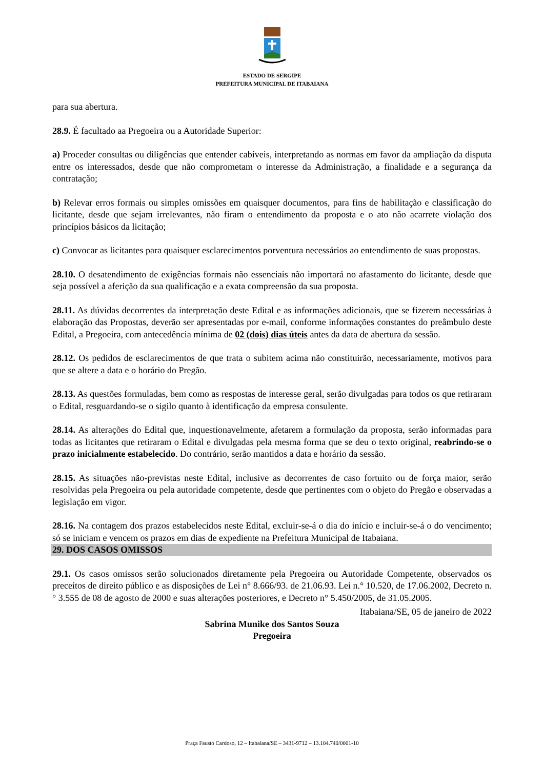ESTADO DE SERGIPE
PREFEITURA MUNICIPAL DE ITABAIANA
para sua abertura.
28.9. É facultado aa Pregoeira ou a Autoridade Superior:
a) Proceder consultas ou diligências que entender cabíveis, interpretando as normas em favor da ampliação da disputa entre os interessados, desde que não comprometam o interesse da Administração, a finalidade e a segurança da contratação;
b) Relevar erros formais ou simples omissões em quaisquer documentos, para fins de habilitação e classificação do licitante, desde que sejam irrelevantes, não firam o entendimento da proposta e o ato não acarrete violação dos princípios básicos da licitação;
c) Convocar as licitantes para quaisquer esclarecimentos porventura necessários ao entendimento de suas propostas.
28.10. O desatendimento de exigências formais não essenciais não importará no afastamento do licitante, desde que seja possível a aferição da sua qualificação e a exata compreensão da sua proposta.
28.11. As dúvidas decorrentes da interpretação deste Edital e as informações adicionais, que se fizerem necessárias à elaboração das Propostas, deverão ser apresentadas por e-mail, conforme informações constantes do preâmbulo deste Edital, a Pregoeira, com antecedência mínima de 02 (dois) dias úteis antes da data de abertura da sessão.
28.12. Os pedidos de esclarecimentos de que trata o subitem acima não constituirão, necessariamente, motivos para que se altere a data e o horário do Pregão.
28.13. As questões formuladas, bem como as respostas de interesse geral, serão divulgadas para todos os que retiraram o Edital, resguardando-se o sigilo quanto à identificação da empresa consulente.
28.14. As alterações do Edital que, inquestionavelmente, afetarem a formulação da proposta, serão informadas para todas as licitantes que retiraram o Edital e divulgadas pela mesma forma que se deu o texto original, reabrindo-se o prazo inicialmente estabelecido. Do contrário, serão mantidos a data e horário da sessão.
28.15. As situações não-previstas neste Edital, inclusive as decorrentes de caso fortuito ou de força maior, serão resolvidas pela Pregoeira ou pela autoridade competente, desde que pertinentes com o objeto do Pregão e observadas a legislação em vigor.
28.16. Na contagem dos prazos estabelecidos neste Edital, excluir-se-á o dia do início e incluir-se-á o do vencimento; só se iniciam e vencem os prazos em dias de expediente na Prefeitura Municipal de Itabaiana.
29. DOS CASOS OMISSOS
29.1. Os casos omissos serão solucionados diretamente pela Pregoeira ou Autoridade Competente, observados os preceitos de direito público e as disposições de Lei n° 8.666/93. de 21.06.93. Lei n.° 10.520, de 17.06.2002, Decreto n.° 3.555 de 08 de agosto de 2000 e suas alterações posteriores, e Decreto n° 5.450/2005, de 31.05.2005.
Itabaiana/SE, 05 de janeiro de 2022
Sabrina Munike dos Santos Souza
Pregoeira
Praça Fausto Cardoso, 12 – Itabaiana/SE – 3431-9712 – 13.104.740/0001-10